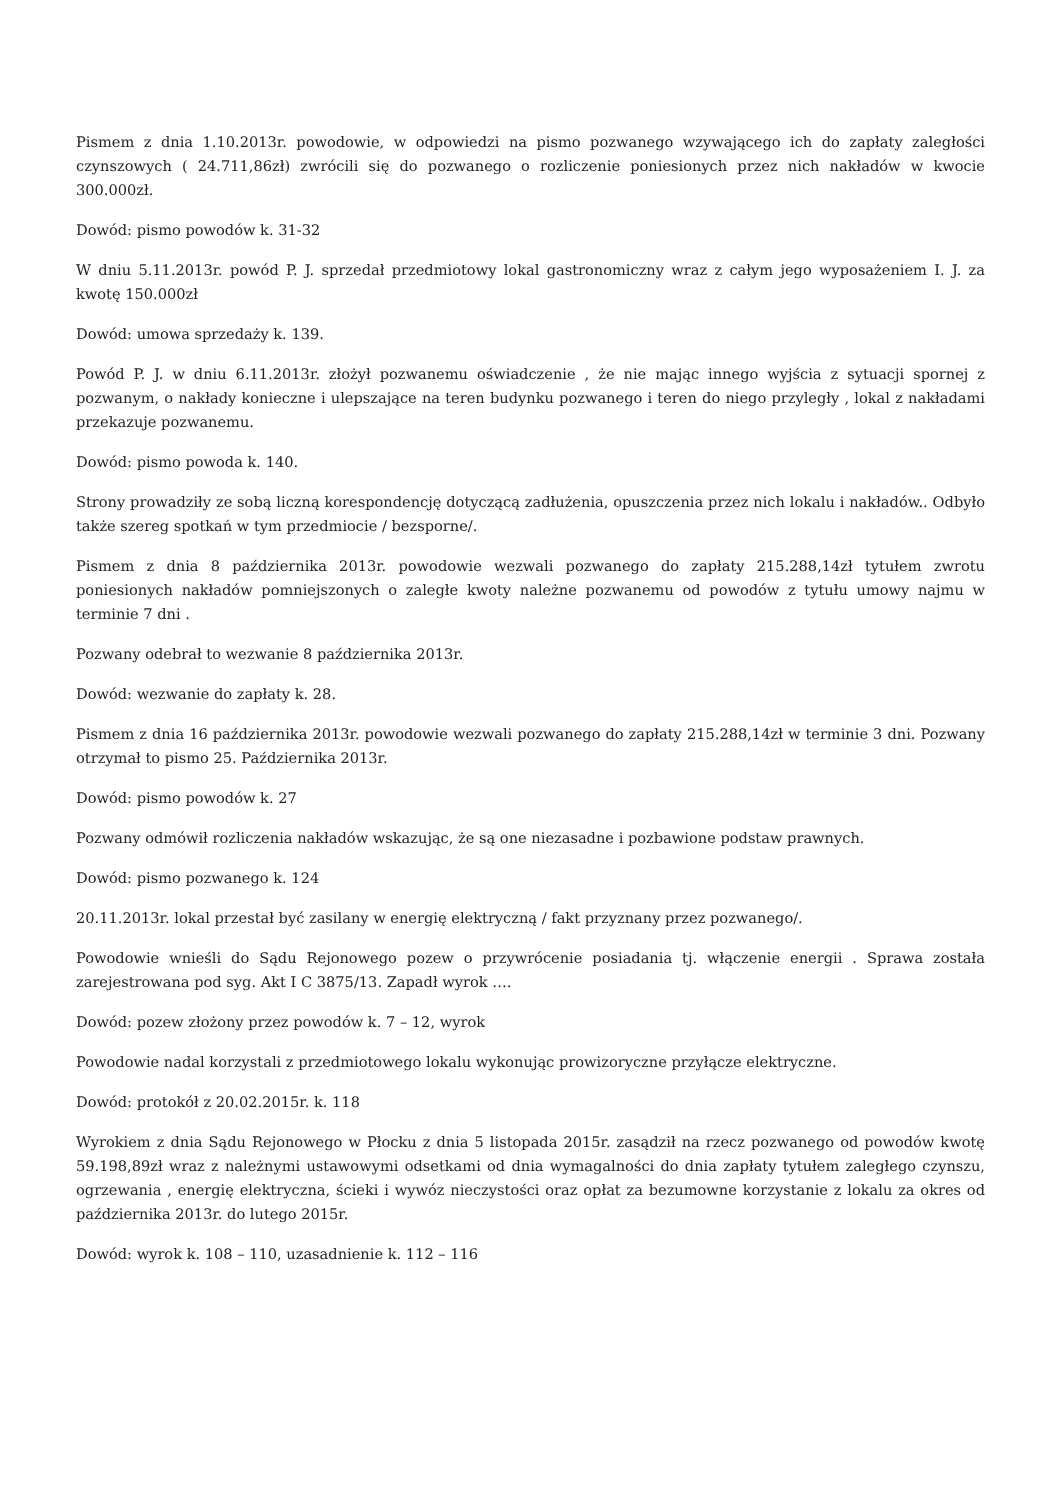Pismem z dnia 1.10.2013r. powodowie, w odpowiedzi na pismo pozwanego wzywającego ich do zapłaty zaległości czynszowych ( 24.711,86zł) zwrócili się do pozwanego o rozliczenie poniesionych przez nich nakładów w kwocie 300.000zł.
Dowód: pismo powodów k. 31-32
W dniu 5.11.2013r. powód P. J. sprzedał przedmiotowy lokal gastronomiczny wraz z całym jego wyposażeniem I. J. za kwotę 150.000zł
Dowód: umowa sprzedaży k. 139.
Powód P. J. w dniu 6.11.2013r. złożył pozwanemu oświadczenie , że nie mając innego wyjścia z sytuacji spornej z pozwanym, o nakłady konieczne i ulepszające na teren budynku pozwanego i teren do niego przyległy , lokal z nakładami przekazuje pozwanemu.
Dowód: pismo powoda k. 140.
Strony prowadziły ze sobą liczną korespondencję dotyczącą zadłużenia, opuszczenia przez nich lokalu i nakładów.. Odbyło także szereg spotkań w tym przedmiocie / bezsporne/.
Pismem z dnia 8 października 2013r. powodowie wezwali pozwanego do zapłaty 215.288,14zł tytułem zwrotu poniesionych nakładów pomniejszonych o zaległe kwoty należne pozwanemu od powodów z tytułu umowy najmu w terminie 7 dni .
Pozwany odebrał to wezwanie 8 października 2013r.
Dowód: wezwanie do zapłaty k. 28.
Pismem z dnia 16 października 2013r. powodowie wezwali pozwanego do zapłaty 215.288,14zł w terminie 3 dni. Pozwany otrzymał to pismo 25. Października 2013r.
Dowód: pismo powodów k. 27
Pozwany odmówił rozliczenia nakładów wskazując, że są one niezasadne i pozbawione podstaw prawnych.
Dowód: pismo pozwanego k. 124
20.11.2013r. lokal przestał być zasilany w energię elektryczną / fakt przyznany przez pozwanego/.
Powodowie wnieśli do Sądu Rejonowego pozew o przywrócenie posiadania tj. włączenie energii . Sprawa została zarejestrowana pod syg. Akt I C 3875/13. Zapadł wyrok ….
Dowód: pozew złożony przez powodów k. 7 – 12, wyrok
Powodowie nadal korzystali z przedmiotowego lokalu wykonując prowizoryczne przyłącze elektryczne.
Dowód: protokół z 20.02.2015r. k. 118
Wyrokiem z dnia Sądu Rejonowego w Płocku z dnia 5 listopada 2015r. zasądził na rzecz pozwanego od powodów kwotę 59.198,89zł wraz z należnymi ustawowymi odsetkami od dnia wymagalności do dnia zapłaty tytułem zaległego czynszu, ogrzewania , energię elektryczna, ścieki i wywóz nieczystości oraz opłat za bezumowne korzystanie z lokalu za okres od października 2013r. do lutego 2015r.
Dowód: wyrok k. 108 – 110, uzasadnienie k. 112 – 116